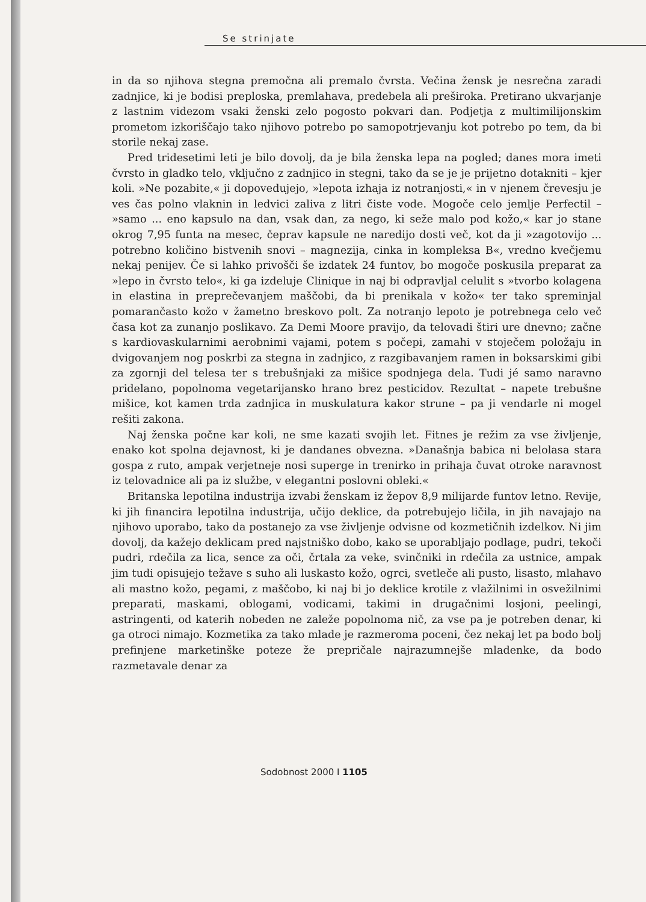Se strinjate
in da so njihova stegna premočna ali premalo čvrsta. Večina žensk je nesrečna zaradi zadnjice, ki je bodisi preploska, premlahava, predebela ali preširoka. Pretirano ukvarjanje z lastnim videzom vsaki ženski zelo pogosto pokvari dan. Podjetja z multimilijonskim prometom izkoriščajo tako njihovo potrebo po samopotrjevanju kot potrebo po tem, da bi storile nekaj zase.
Pred tridesetimi leti je bilo dovolj, da je bila ženska lepa na pogled; danes mora imeti čvrsto in gladko telo, vključno z zadnjico in stegni, tako da se je je prijetno dotakniti – kjer koli. »Ne pozabite,« ji dopovedujejo, »lepota izhaja iz notranjosti,« in v njenem črevesju je ves čas polno vlaknin in ledvici zaliva z litri čiste vode. Mogoče celo jemlje Perfectil – »samo ... eno kapsulo na dan, vsak dan, za nego, ki seže malo pod kožo,« kar jo stane okrog 7,95 funta na mesec, čeprav kapsule ne naredijo dosti več, kot da ji »zagotovijo ... potrebno količino bistvenih snovi – magnezija, cinka in kompleksa B«, vredno kvečjemu nekaj penijev. Če si lahko privošči še izdatek 24 funtov, bo mogoče poskusila preparat za »lepo in čvrsto telo«, ki ga izdeluje Clinique in naj bi odpravljal celulit s »tvorbo kolagena in elastina in preprečevanjem maščobi, da bi prenikala v kožo« ter tako spreminjal pomarančasto kožo v žametno breskovo polt. Za notranjo lepoto je potrebnega celo več časa kot za zunanjo poslikavo. Za Demi Moore pravijo, da telovadi štiri ure dnevno; začne s kardiovaskularnimi aerobnimi vajami, potem s počepi, zamahi v stoječem položaju in dvigovanjem nog poskrbi za stegna in zadnjico, z razgibavanjem ramen in boksarskimi gibi za zgornji del telesa ter s trebušnjaki za mišice spodnjega dela. Tudi jé samo naravno pridelano, popolnoma vegetarijansko hrano brez pesticidov. Rezultat – napete trebušne mišice, kot kamen trda zadnjica in muskulatura kakor strune – pa ji vendarle ni mogel rešiti zakona.
Naj ženska počne kar koli, ne sme kazati svojih let. Fitnes je režim za vse življenje, enako kot spolna dejavnost, ki je dandanes obvezna. »Današnja babica ni belolasa stara gospa z ruto, ampak verjetneje nosi superge in trenirko in prihaja čuvat otroke naravnost iz telovadnice ali pa iz službe, v elegantni poslovni obleki.«
Britanska lepotilna industrija izvabi ženskam iz žepov 8,9 milijarde funtov letno. Revije, ki jih financira lepotilna industrija, učijo deklice, da potrebujejo ličila, in jih navajajo na njihovo uporabo, tako da postanejo za vse življenje odvisne od kozmetičnih izdelkov. Ni jim dovolj, da kažejo deklicam pred najstniško dobo, kako se uporabljajo podlage, pudri, tekoči pudri, rdečila za lica, sence za oči, črtala za veke, svinčniki in rdečila za ustnice, ampak jim tudi opisujejo težave s suho ali luskasto kožo, ogrci, svetleče ali pusto, lisasto, mlahavo ali mastno kožo, pegami, z maščobo, ki naj bi jo deklice krotile z vlažilnimi in osvežilnimi preparati, maskami, oblogami, vodicami, takimi in drugačnimi losjoni, peelingi, astringenti, od katerih nobeden ne zaleže popolnoma nič, za vse pa je potreben denar, ki ga otroci nimajo. Kozmetika za tako mlade je razmeroma poceni, čez nekaj let pa bodo bolj prefinjene marketinške poteze že prepričale najrazumnejše mladenke, da bodo razmetavale denar za
Sodobnost 2000 I 1105